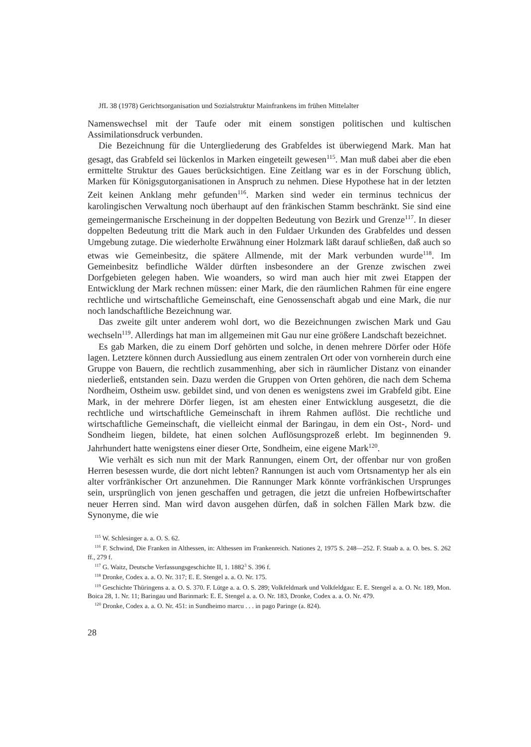JfL 38 (1978) Gerichtsorganisation und Sozialstruktur Mainfrankens im frühen Mittelalter
Namenswechsel mit der Taufe oder mit einem sonstigen politischen und kultischen Assimilationsdruck verbunden.
Die Bezeichnung für die Untergliederung des Grabfeldes ist überwiegend Mark. Man hat gesagt, das Grabfeld sei lückenlos in Marken eingeteilt gewesen<sup>115</sup>. Man muß dabei aber die eben ermittelte Struktur des Gaues berücksichtigen. Eine Zeitlang war es in der Forschung üblich, Marken für Königsgutorganisationen in Anspruch zu nehmen. Diese Hypothese hat in der letzten Zeit keinen Anklang mehr gefunden<sup>116</sup>. Marken sind weder ein terminus technicus der karolingischen Verwaltung noch überhaupt auf den fränkischen Stamm beschränkt. Sie sind eine gemeingermanische Erscheinung in der doppelten Bedeutung von Bezirk und Grenze<sup>117</sup>. In dieser doppelten Bedeutung tritt die Mark auch in den Fuldaer Urkunden des Grabfeldes und dessen Umgebung zutage. Die wiederholte Erwähnung einer Holzmark läßt darauf schließen, daß auch so etwas wie Gemeinbesitz, die spätere Allmende, mit der Mark verbunden wurde<sup>118</sup>. Im Gemeinbesitz befindliche Wälder dürften insbesondere an der Grenze zwischen zwei Dorfgebieten gelegen haben. Wie woanders, so wird man auch hier mit zwei Etappen der Entwicklung der Mark rechnen müssen: einer Mark, die den räumlichen Rahmen für eine engere rechtliche und wirtschaftliche Gemeinschaft, eine Genossenschaft abgab und eine Mark, die nur noch landschaftliche Bezeichnung war.
Das zweite gilt unter anderem wohl dort, wo die Bezeichnungen zwischen Mark und Gau wechseln<sup>119</sup>. Allerdings hat man im allgemeinen mit Gau nur eine größere Landschaft bezeichnet.
Es gab Marken, die zu einem Dorf gehörten und solche, in denen mehrere Dörfer oder Höfe lagen. Letztere können durch Aussiedlung aus einem zentralen Ort oder von vornherein durch eine Gruppe von Bauern, die rechtlich zusammenhing, aber sich in räumlicher Distanz von einander niederließ, entstanden sein. Dazu werden die Gruppen von Orten gehören, die nach dem Schema Nordheim, Ostheim usw. gebildet sind, und von denen es wenigstens zwei im Grabfeld gibt. Eine Mark, in der mehrere Dörfer liegen, ist am ehesten einer Entwicklung ausgesetzt, die die rechtliche und wirtschaftliche Gemeinschaft in ihrem Rahmen auflöst. Die rechtliche und wirtschaftliche Gemeinschaft, die vielleicht einmal der Baringau, in dem ein Ost-, Nord- und Sondheim liegen, bildete, hat einen solchen Auflösungsprozeß erlebt. Im beginnenden 9. Jahrhundert hatte wenigstens einer dieser Orte, Sondheim, eine eigene Mark<sup>120</sup>.
Wie verhält es sich nun mit der Mark Rannungen, einem Ort, der offenbar nur von großen Herren besessen wurde, die dort nicht lebten? Rannungen ist auch vom Ortsnamentyp her als ein alter vorfränkischer Ort anzunehmen. Die Rannunger Mark könnte vorfränkischen Ursprunges sein, ursprünglich von jenen geschaffen und getragen, die jetzt die unfreien Hofbewirtschafter neuer Herren sind. Man wird davon ausgehen dürfen, daß in solchen Fällen Mark bzw. die Synonyme, die wie
<sup>115</sup> W. Schlesinger a. a. O. S. 62.
<sup>116</sup> F. Schwind, Die Franken in Althessen, in: Althessen im Frankenreich. Nationes 2, 1975 S. 248—252. F. Staab a. a. O. bes. S. 262 ff., 279 f.
<sup>117</sup> G. Waitz, Deutsche Verfassungsgeschichte II, 1. 1882<sup>3</sup> S. 396 f.
<sup>118</sup> Dronke, Codex a. a. O. Nr. 317; E. E. Stengel a. a. O. Nr. 175.
<sup>119</sup> Geschichte Thüringens a. a. O. S. 370. F. Lütge a. a. O. S. 289; Volkfeldmark und Volkfeldgau: E. E. Stengel a. a. O. Nr. 189, Mon. Boica 28, 1. Nr. 11; Baringau und Barinmark: E. E. Stengel a. a. O. Nr. 183, Dronke, Codex a. a. O. Nr. 479.
<sup>120</sup> Dronke, Codex a. a. O. Nr. 451: in Sundheimo marcu . . . in pago Paringe (a. 824).
28